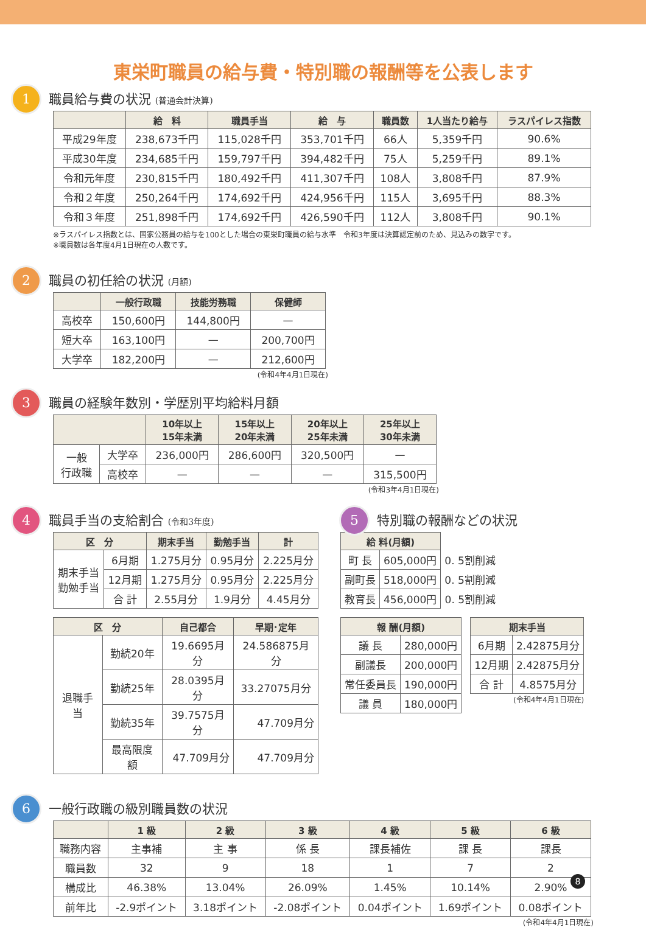東栄町職員の給与費・特別職の報酬等を公表します
1 職員給与費の状況 (普通会計決算)
| | 給 料 | 職員手当 | 給 与 | 職員数 | 1人当たり給与 | ラスパイレス指数 |
| --- | --- | --- | --- | --- | --- | --- |
| 平成29年度 | 238,673千円 | 115,028千円 | 353,701千円 | 66人 | 5,359千円 | 90.6% |
| 平成30年度 | 234,685千円 | 159,797千円 | 394,482千円 | 75人 | 5,259千円 | 89.1% |
| 令和元年度 | 230,815千円 | 180,492千円 | 411,307千円 | 108人 | 3,808千円 | 87.9% |
| 令和２年度 | 250,264千円 | 174,692千円 | 424,956千円 | 115人 | 3,695千円 | 88.3% |
| 令和３年度 | 251,898千円 | 174,692千円 | 426,590千円 | 112人 | 3,808千円 | 90.1% |
※ラスパイレス指数とは、国家公務員の給与を100とした場合の東栄町職員の給与水準　令和3年度は決算認定前のため、見込みの数字です。
※職員数は各年度4月1日現在の人数です。
2 職員の初任給の状況 (月額)
| | 一般行政職 | 技能労務職 | 保健師 |
| --- | --- | --- | --- |
| 高校卒 | 150,600円 | 144,800円 | — |
| 短大卒 | 163,100円 | — | 200,700円 |
| 大学卒 | 182,200円 | — | 212,600円 |
(令和4年4月1日現在)
3 職員の経験年数別・学歴別平均給料月額
| | | 10年以上 15年未満 | 15年以上 20年未満 | 20年以上 25年未満 | 25年以上 30年未満 |
| --- | --- | --- | --- | --- | --- |
| 一般 行政職 | 大学卒 | 236,000円 | 286,600円 | 320,500円 | — |
| | 高校卒 | — | — | — | 315,500円 |
(令和3年4月1日現在)
4 職員手当の支給割合 (令和3年度)
| 区 分 | | 期末手当 | 勤勉手当 | 計 |
| --- | --- | --- | --- | --- |
| 期末手当 勤勉手当 | 6月期 | 1.275月分 | 0.95月分 | 2.225月分 |
| | 12月期 | 1.275月分 | 0.95月分 | 2.225月分 |
| | 合 計 | 2.55月分 | 1.9月分 | 4.45月分 |
| 区 分 | | 自己都合 | 早期･定年 |
| --- | --- | --- | --- |
| 退職手当 | 勤続20年 | 19.6695月分 | 24.586875月分 |
| | 勤続25年 | 28.0395月分 | 33.27075月分 |
| | 勤続35年 | 39.7575月分 | 47.709月分 |
| | 最高限度額 | 47.709月分 | 47.709月分 |
5 特別職の報酬などの状況
| 給 料(月額) | | |
| 町 長 | 605,000円 | 0. 5割削減 |
| 副町長 | 518,000円 | 0. 5割削減 |
| 教育長 | 456,000円 | 0. 5割削減 |
| 報 酬(月額) | |
| --- | --- |
| 議 長 | 280,000円 |
| 副議長 | 200,000円 |
| 常任委員長 | 190,000円 |
| 議 員 | 180,000円 |
| 期末手当 | |
| --- | --- |
| 6月期 | 2.42875月分 |
| 12月期 | 2.42875月分 |
| 合 計 | 4.8575月分 |
(令和4年4月1日現在)
6 一般行政職の級別職員数の状況
| | 1 級 | 2 級 | 3 級 | 4 級 | 5 級 | 6 級 |
| --- | --- | --- | --- | --- | --- | --- |
| 職務内容 | 主事補 | 主 事 | 係 長 | 課長補佐 | 課 長 | 課長 |
| 職員数 | 32 | 9 | 18 | 1 | 7 | 2 |
| 構成比 | 46.38% | 13.04% | 26.09% | 1.45% | 10.14% | 2.90% |
| 前年比 | -2.9ポイント | 3.18ポイント | -2.08ポイント | 0.04ポイント | 1.69ポイント | 0.08ポイント |
(令和4年4月1日現在)
8